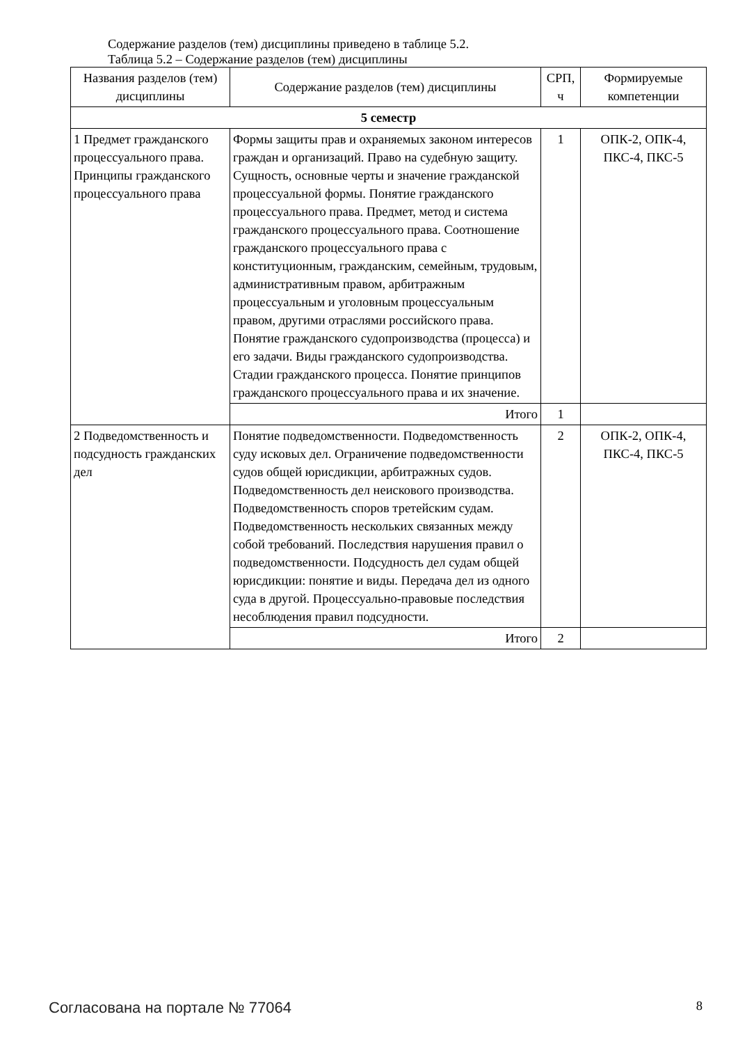Содержание разделов (тем) дисциплины приведено в таблице 5.2.
Таблица 5.2 – Содержание разделов (тем) дисциплины
| Названия разделов (тем) дисциплины | Содержание разделов (тем) дисциплины | СРП, ч | Формируемые компетенции |
| --- | --- | --- | --- |
| 5 семестр | | | |
| 1 Предмет гражданского процессуального права. Принципы гражданского процессуального права | Формы защиты прав и охраняемых законом интересов граждан и организаций. Право на судебную защиту. Сущность, основные черты и значение гражданской процессуальной формы. Понятие гражданского процессуального права. Предмет, метод и система гражданского процессуального права. Соотношение гражданского процессуального права с конституционным, гражданским, семейным, трудовым, административным правом, арбитражным процессуальным и уголовным процессуальным правом, другими отраслями российского права. Понятие гражданского судопроизводства (процесса) и его задачи. Виды гражданского судопроизводства. Стадии гражданского процесса. Понятие принципов гражданского процессуального права и их значение. | 1 | ОПК-2, ОПК-4, ПКС-4, ПКС-5 |
| | Итого | 1 | |
| 2 Подведомственность и подсудность гражданских дел | Понятие подведомственности. Подведомственность суду исковых дел. Ограничение подведомственности судов общей юрисдикции, арбитражных судов. Подведомственность дел неискового производства. Подведомственность споров третейским судам. Подведомственность нескольких связанных между собой требований. Последствия нарушения правил о подведомственности. Подсудность дел судам общей юрисдикции: понятие и виды. Передача дел из одного суда в другой. Процессуально-правовые последствия несоблюдения правил подсудности. | 2 | ОПК-2, ОПК-4, ПКС-4, ПКС-5 |
| | Итого | 2 | |
Согласована на портале № 77064 8